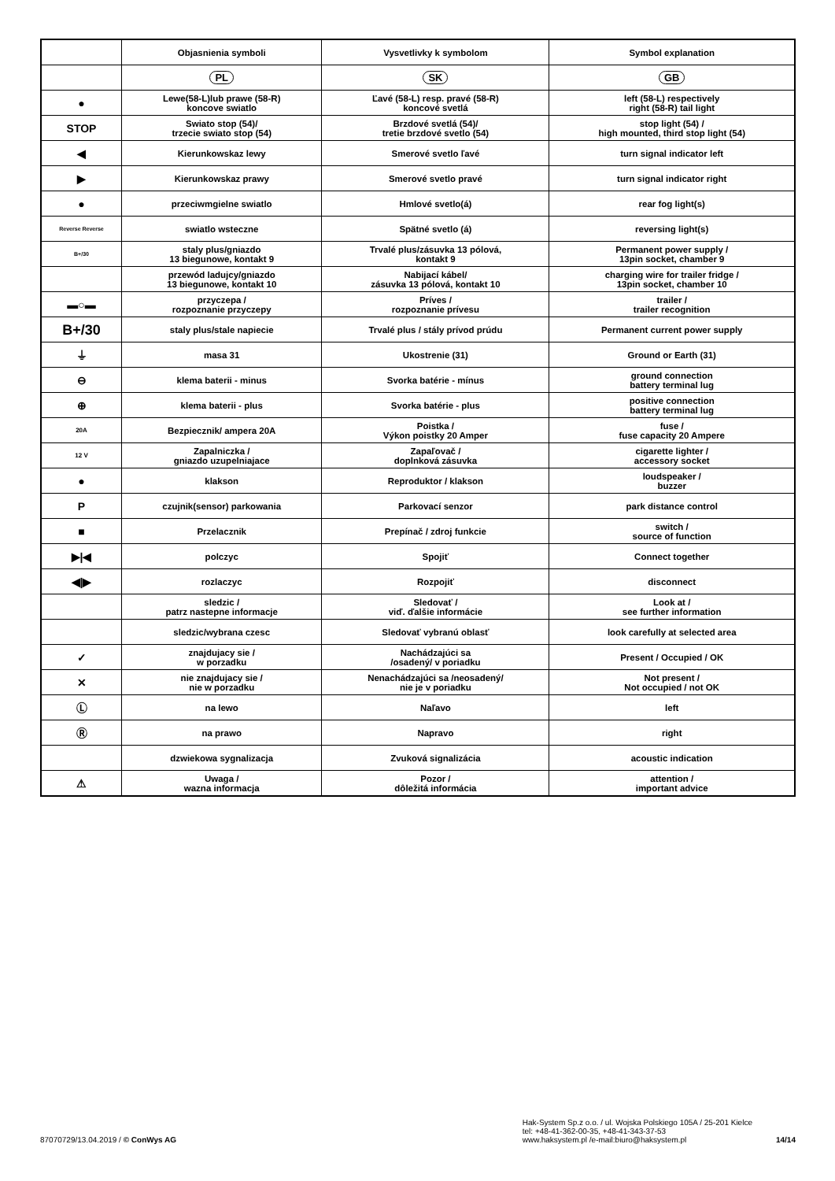| | Objasnienia symboli | Vysvetlivky k symbolom | Symbol explanation |
| --- | --- | --- | --- |
| | PL | SK | GB |
| ● | Lewe(58-L)lub prawe (58-R) koncove swiatlo | Ľavé (58-L) resp. pravé (58-R) koncové svetlá | left (58-L) respectively right (58-R) tail light |
| STOP | Swiato stop (54)/ trzecie swiato stop (54) | Brzdové svetlá (54)/ tretie brzdové svetlo (54) | stop light (54) / high mounted, third stop light (54) |
| ◀ | Kierunkowskaz lewy | Smerové svetlo ľavé | turn signal indicator left |
| ▶ | Kierunkowskaz prawy | Smerové svetlo pravé | turn signal indicator right |
| ● | przeciwmgielne swiatlo | Hmlové svetlo(á) | rear fog light(s) |
| Reverse Reverse | swiatlo wsteczne | Spätné svetlo (á) | reversing light(s) |
| B+/30 | staly plus/gniazdo 13 biegunowe, kontakt 9 | Trvalé plus/zásuvka 13 pólová, kontakt 9 | Permanent power supply / 13pin socket, chamber 9 |
| | przewód ladujcy/gniazdo 13 biegunowe, kontakt 10 | Nabijací kábel/ zásuvka 13 pólová, kontakt 10 | charging wire for trailer fridge / 13pin socket, chamber 10 |
| ▬○▬ | przyczepa / rozpoznanie przyczepy | Príves / rozpoznanie prívesu | trailer / trailer recognition |
| B+/30 | staly plus/stale napiecie | Trvalé plus / stály prívod prúdu | Permanent current power supply |
| ⏚ | masa 31 | Ukostrenie (31) | Ground or Earth (31) |
| ⊖ | klema baterii - minus | Svorka batérie - mínus | ground connection battery terminal lug |
| ⊕ | klema baterii - plus | Svorka batérie - plus | positive connection battery terminal lug |
| 20A | Bezpiecznik/ ampera 20A | Poistka / Výkon poistky 20 Amper | fuse / fuse capacity 20 Ampere |
| 12 V | Zapalniczka / gniazdo uzupelniajace | Zapaľovač / doplnková zásuvka | cigarette lighter / accessory socket |
| ● | klakson | Reproduktor / klakson | loudspeaker / buzzer |
| P | czujnik(sensor) parkowania | Parkovací senzor | park distance control |
| ■ | Przelacznik | Prepínač / zdroj funkcie | switch / source of function |
| ▶/◀ | polczyc | Spojiť | Connect together |
| ◀/▶ | rozlaczyc | Rozpojiť | disconnect |
| | sledzic / patrz nastepne informacje | Sledovať / viď. ďalšie informácie | Look at / see further information |
| | sledzic/wybrana czesc | Sledovať vybranú oblasť | look carefully at selected area |
| ✓ | znajdujacy sie / w porzadku | Nachádzajúci sa /osadený/ v poriadku | Present / Occupied / OK |
| ✕ | nie znajdujacy sie / nie w porzadku | Nenachádzajúci sa /neosadený/ nie je v poriadku | Not present / Not occupied / not OK |
| Ⓛ | na lewo | Naľavo | left |
| Ⓡ | na prawo | Napravo | right |
| | dzwiekowa sygnalizacja | Zvuková signalizácia | acoustic indication |
| ⚠ | Uwaga / wazna informacja | Pozor / dôležitá informácia | attention / important advice |
87070729/13.04.2019 / © ConWys AG
Hak-System Sp.z o.o. / ul. Wojska Polskiego 105A / 25-201 Kielce
tel: +48-41-362-00-35, +48-41-343-37-53
www.haksystem.pl /e-mail:biuro@haksystem.pl
14/14